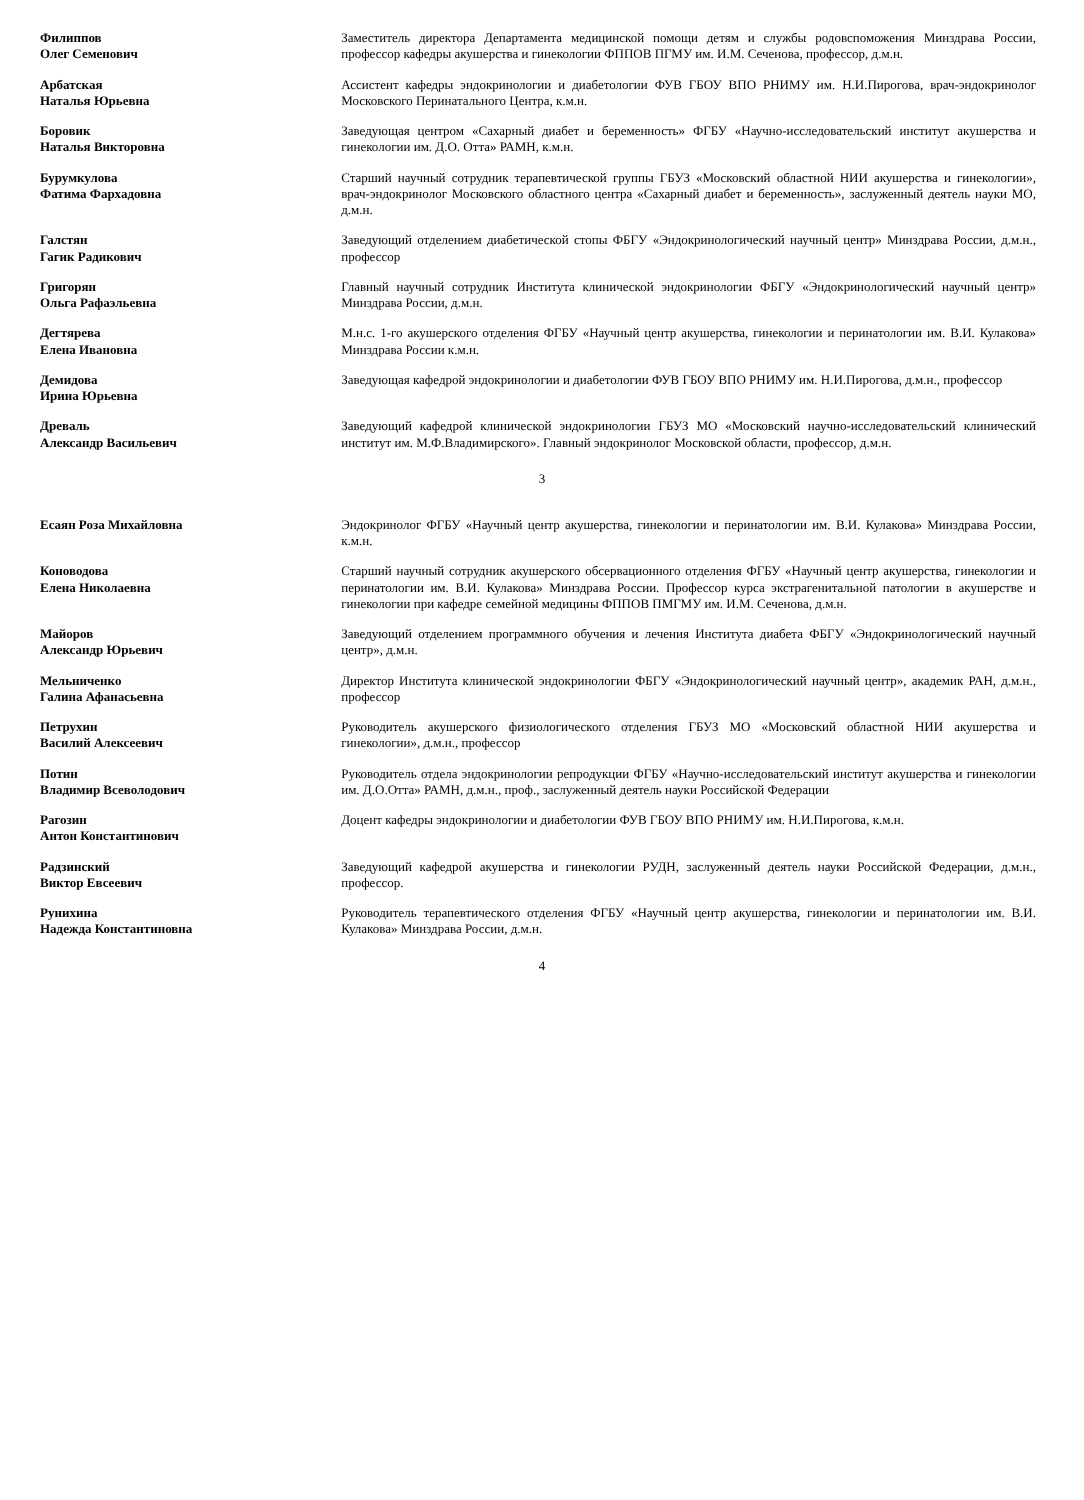| Филиппов Олег Семенович | Заместитель директора Департамента медицинской помощи детям и службы родовспоможения Минздрава России, профессор кафедры акушерства и гинекологии ФППОВ ПГМУ им. И.М. Сеченова, профессор, д.м.н. |
| Арбатская Наталья Юрьевна | Ассистент кафедры эндокринологии и диабетологии ФУВ ГБОУ ВПО РНИМУ им. Н.И.Пирогова, врач-эндокринолог Московского Перинатального Центра, к.м.н. |
| Боровик Наталья Викторовна | Заведующая центром «Сахарный диабет и беременность» ФГБУ «Научно-исследовательский институт акушерства и гинекологии им. Д.О. Отта» РАМН, к.м.н. |
| Бурумкулова Фатима Фархадовна | Старший научный сотрудник терапевтической группы ГБУЗ «Московский областной НИИ акушерства и гинекологии», врач-эндокринолог Московского областного центра «Сахарный диабет и беременность», заслуженный деятель науки МО, д.м.н. |
| Галстян Гагик Радикович | Заведующий отделением диабетической стопы ФБГУ «Эндокринологический научный центр» Минздрава России, д.м.н., профессор |
| Григорян Ольга Рафаэльевна | Главный научный сотрудник Института клинической эндокринологии ФБГУ «Эндокринологический научный центр» Минздрава России, д.м.н. |
| Дегтярева Елена Ивановна | М.н.с. 1-го акушерского отделения ФГБУ «Научный центр акушерства, гинекологии и перинатологии им. В.И. Кулакова» Минздрава России к.м.н. |
| Демидова Ирина Юрьевна | Заведующая кафедрой эндокринологии и диабетологии ФУВ ГБОУ ВПО РНИМУ им. Н.И.Пирогова, д.м.н., профессор |
| Древаль Александр Васильевич | Заведующий кафедрой клинической эндокринологии ГБУЗ МО «Московский научно-исследовательский клинический институт им. М.Ф.Владимирского». Главный эндокринолог Московской области, профессор, д.м.н. |
3
| Есаян Роза Михайловна | Эндокринолог ФГБУ «Научный центр акушерства, гинекологии и перинатологии им. В.И. Кулакова» Минздрава России, к.м.н. |
| Коноводова Елена Николаевна | Старший научный сотрудник акушерского обсервационного отделения ФГБУ «Научный центр акушерства, гинекологии и перинатологии им. В.И. Кулакова» Минздрава России. Профессор курса экстрагенитальной патологии в акушерстве и гинекологии при кафедре семейной медицины ФППОВ ПМГМУ им. И.М. Сеченова, д.м.н. |
| Майоров Александр Юрьевич | Заведующий отделением программного обучения и лечения Института диабета ФБГУ «Эндокринологический научный центр», д.м.н. |
| Мельниченко Галина Афанасьевна | Директор Института клинической эндокринологии ФБГУ «Эндокринологический научный центр», академик РАН, д.м.н., профессор |
| Петрухин Василий Алексеевич | Руководитель акушерского физиологического отделения ГБУЗ МО «Московский областной НИИ акушерства и гинекологии», д.м.н., профессор |
| Потин Владимир Всеволодович | Руководитель отдела эндокринологии репродукции ФГБУ «Научно-исследовательский институт акушерства и гинекологии им. Д.О.Отта» РАМН, д.м.н., проф., заслуженный деятель науки Российской Федерации |
| Рагозин Антон Константинович | Доцент кафедры эндокринологии и диабетологии ФУВ ГБОУ ВПО РНИМУ им. Н.И.Пирогова, к.м.н. |
| Радзинский Виктор Евсеевич | Заведующий кафедрой акушерства и гинекологии РУДН, заслуженный деятель науки Российской Федерации, д.м.н., профессор. |
| Рунихина Надежда Константиновна | Руководитель терапевтического отделения ФГБУ «Научный центр акушерства, гинекологии и перинатологии им. В.И. Кулакова» Минздрава России, д.м.н. |
4